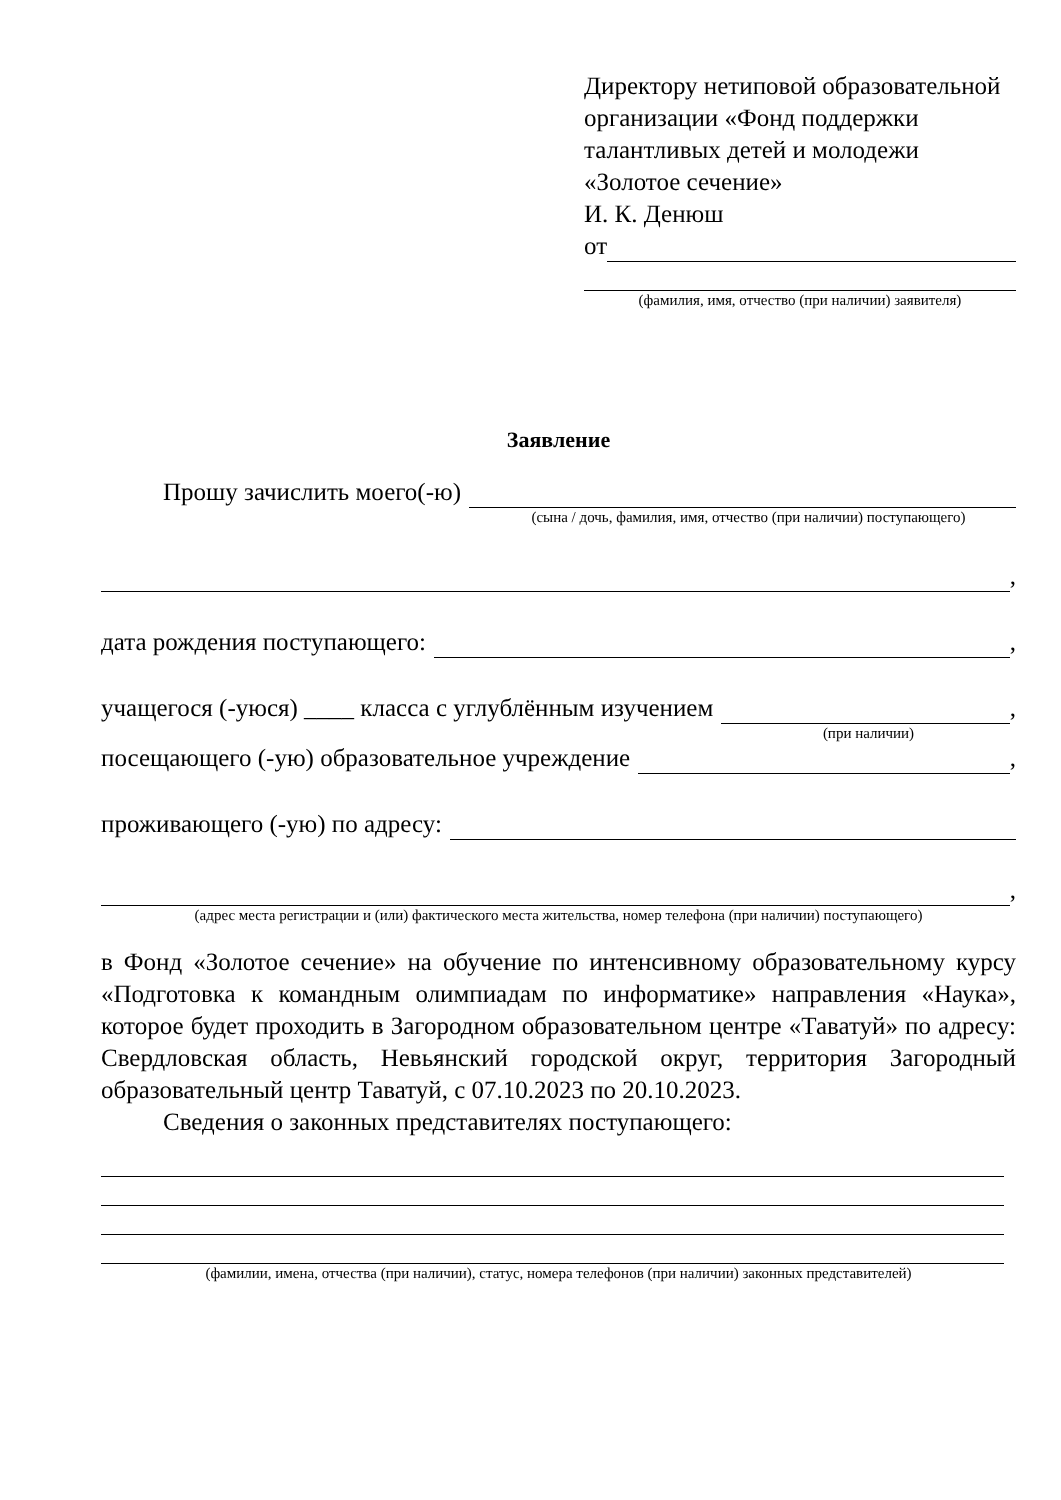Директору нетиповой образовательной организации «Фонд поддержки талантливых детей и молодежи «Золотое сечение»
И. К. Денюш
от
(фамилия, имя, отчество (при наличии) заявителя)
Заявление
Прошу зачислить моего(-ю)
(сына / дочь, фамилия, имя, отчество (при наличии) поступающего)
,
дата рождения поступающего: ,
учащегося (-уюся) ____ класса с углублённым изучением ,
(при наличии)
посещающего (-ую) образовательное учреждение ,
проживающего (-ую) по адресу:
,
(адрес места регистрации и (или) фактического места жительства, номер телефона (при наличии) поступающего)
в Фонд «Золотое сечение» на обучение по интенсивному образовательному курсу «Подготовка к командным олимпиадам по информатике» направления «Наука», которое будет проходить в Загородном образовательном центре «Таватуй» по адресу: Свердловская область, Невьянский городской округ, территория Загородный образовательный центр Таватуй, с 07.10.2023 по 20.10.2023.
Сведения о законных представителях поступающего:
(фамилии, имена, отчества (при наличии), статус, номера телефонов (при наличии) законных представителей)